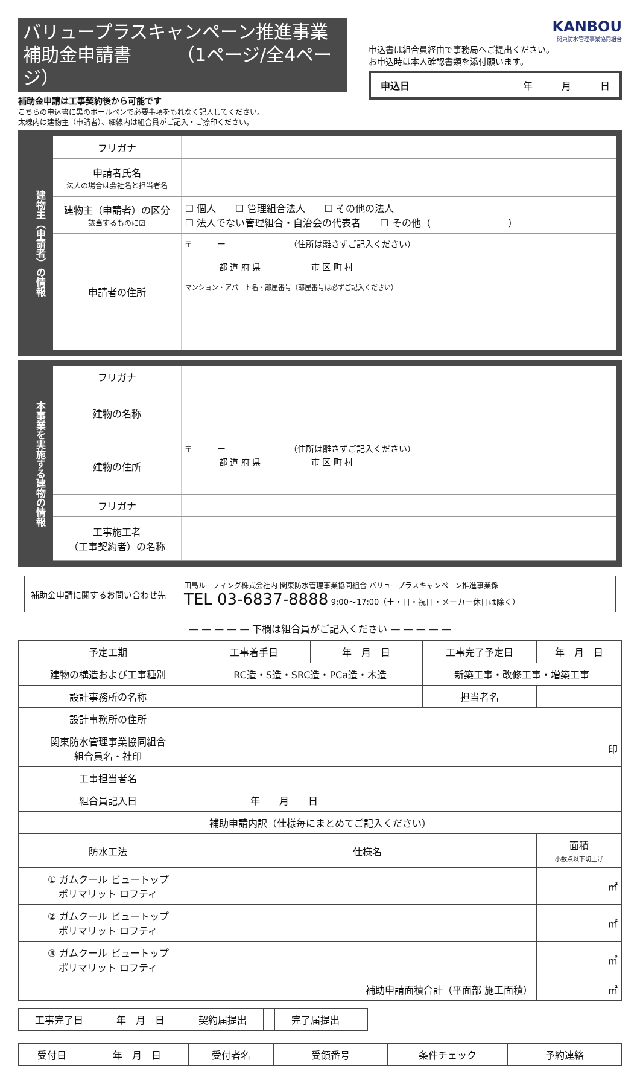バリュープラスキャンペーン推進事業
補助金申請書　　　（1ページ/全4ページ）
補助金申請は工事契約後から可能です
こちらの申込書に黒のボールペンで必要事項をもれなく記入してください。
太線内は建物主（申請者）、細線内は組合員がご記入・ご捺印ください。
KANBOU
関東防水管理事業協同組合
申込書は組合員経由で事務局へご提出ください。
お申込時は本人確認書類を添付願います。
申込日 年　　　月　　　日
建物主（申請者）の情報
| フリガナ | |
| 申請者氏名 法人の場合は会社名と担当者名 | |
| 建物主（申請者）の区分 該当するものに☑ | ☐ 個人 ☐ 管理組合法人 ☐ その他の法人 ☐ 法人でない管理組合・自治会の代表者 ☐ その他（ ） |
| 申請者の住所 | 〒 ー （住所は離さずご記入ください） 都 道 府 県 市 区 町 村 マンション・アパート名・部屋番号（部屋番号は必ずご記入ください） |
本事業を実施する建物の情報
| フリガナ | |
| 建物の名称 | |
| 建物の住所 | 〒 ー （住所は離さずご記入ください） 都 道 府 県 市 区 町 村 |
| フリガナ | |
| 工事施工者 （工事契約者）の名称 | |
補助金申請に関するお問い合わせ先
田島ルーフィング株式会社内 関東防水管理事業協同組合 バリュープラスキャンペーン推進事業係
TEL 03-6837-8888 9:00〜17:00（土・日・祝日・メーカー休日は除く）
— — — — — 下欄は組合員がご記入ください — — — — —
| 予定工期 | 工事着手日 | 年 月 日 | 工事完了予定日 | 年 月 日 | |
| 建物の構造および工事種別 | RC造・S造・SRC造・PCa造・木造 | | 新築工事・改修工事・増築工事 | | |
| 設計事務所の名称 | | | 担当者名 | | |
| 設計事務所の住所 | | | | | |
| 関東防水管理事業協同組合 組合員名・社印 | 印 | | | | |
| 工事担当者名 | | | | | |
| 組合員記入日 | 年 月 日 | | | | |
| 補助申請内訳（仕様毎にまとめてご記入ください） | | | | | |
| 防水工法 | 仕様名 | | | | 面積 小数点以下切上げ |
| ① ガムクール ビュートップ ポリマリット ロフティ | | | | | ㎡ |
| ② ガムクール ビュートップ ポリマリット ロフティ | | | | | ㎡ |
| ③ ガムクール ビュートップ ポリマリット ロフティ | | | | | ㎡ |
| 補助申請面積合計（平面部 施工面積） | | | | | ㎡ |
| 工事完了日 | 年 月 日 | 契約届提出 | | 完了届提出 | |
| 受付日 | 年 月 日 | 受付者名 | | 受領番号 | | 条件チェック | | 予約連絡 | |